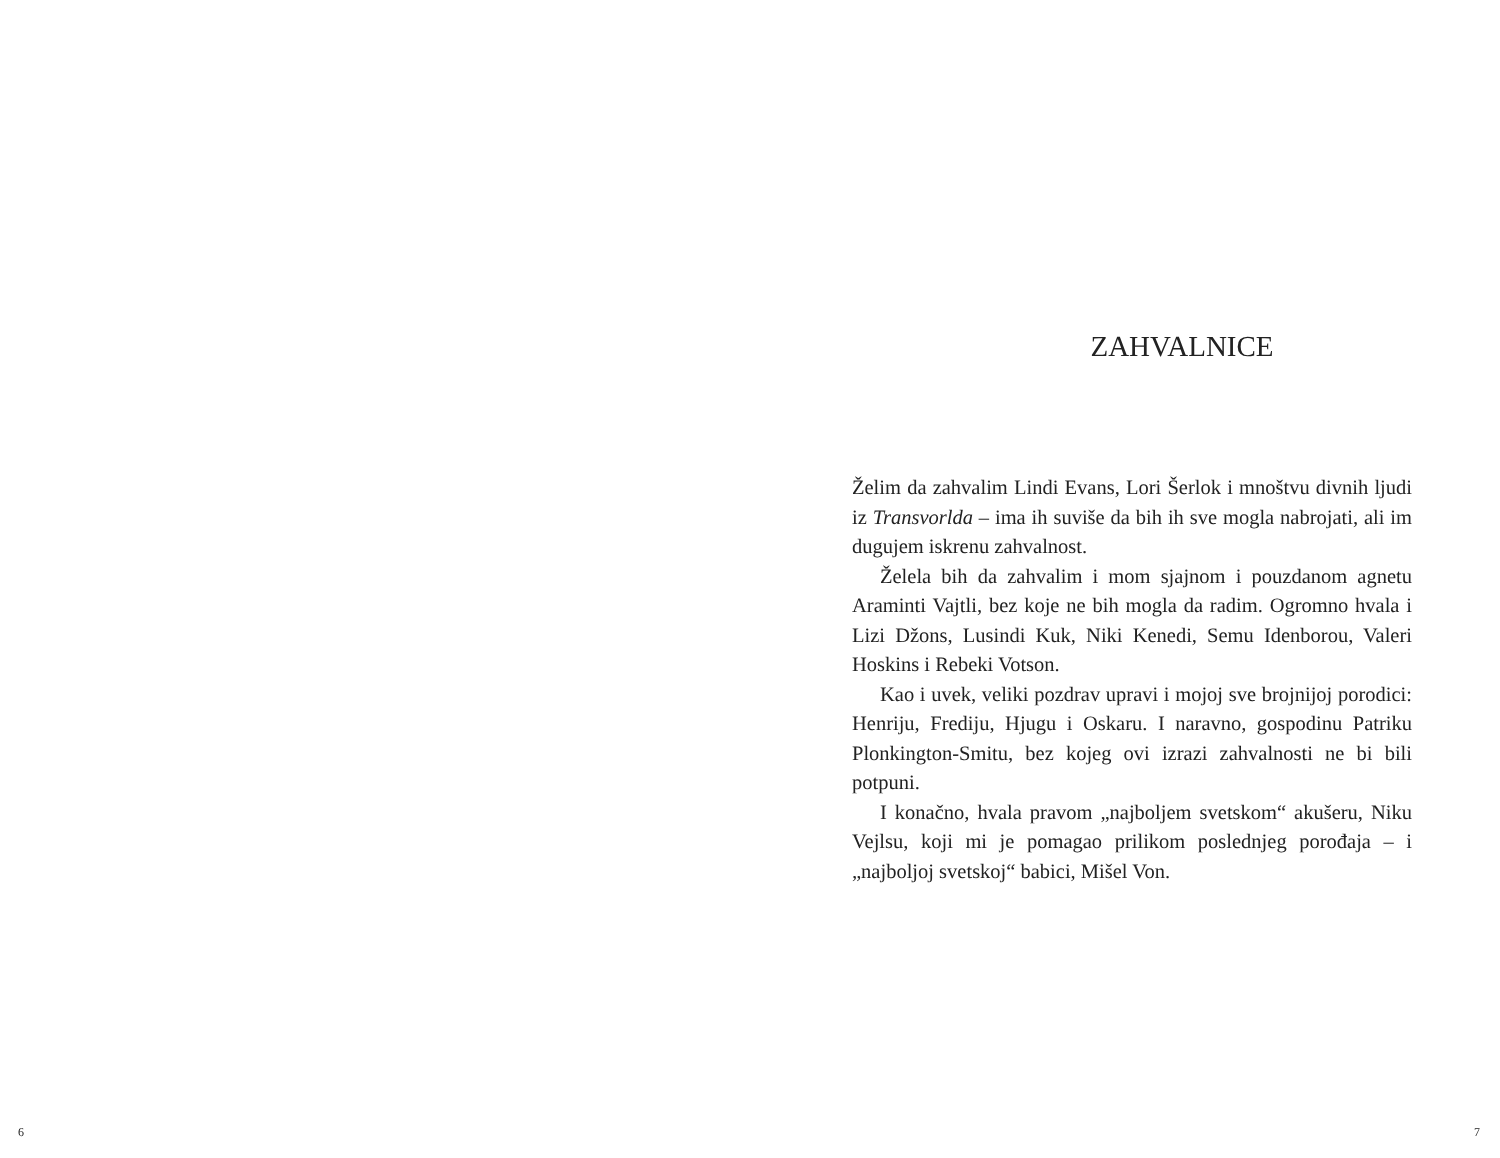ZAHVALNICE
Želim da zahvalim Lindi Evans, Lori Šerlok i mnoštvu divnih ljudi iz Transvorlda – ima ih suviše da bih ih sve mogla nabrojati, ali im dugujem iskrenu zahvalnost.
Želela bih da zahvalim i mom sjajnom i pouzdanom agnetu Araminti Vajtli, bez koje ne bih mogla da radim. Ogromno hvala i Lizi Džons, Lusindi Kuk, Niki Kenedi, Semu Idenborou, Valeri Hoskins i Rebeki Votson.
Kao i uvek, veliki pozdrav upravi i mojoj sve brojnijoj porodici: Henriju, Frediju, Hjugu i Oskaru. I naravno, gospodinu Patriku Plonkington-Smitu, bez kojeg ovi izrazi zahvalnosti ne bi bili potpuni.
I konačno, hvala pravom „najboljem svetskom“ akušeru, Niku Vejlsu, koji mi je pomagao prilikom poslednjeg porođaja – i „najboljoj svetskoj“ babici, Mišel Von.
6 7